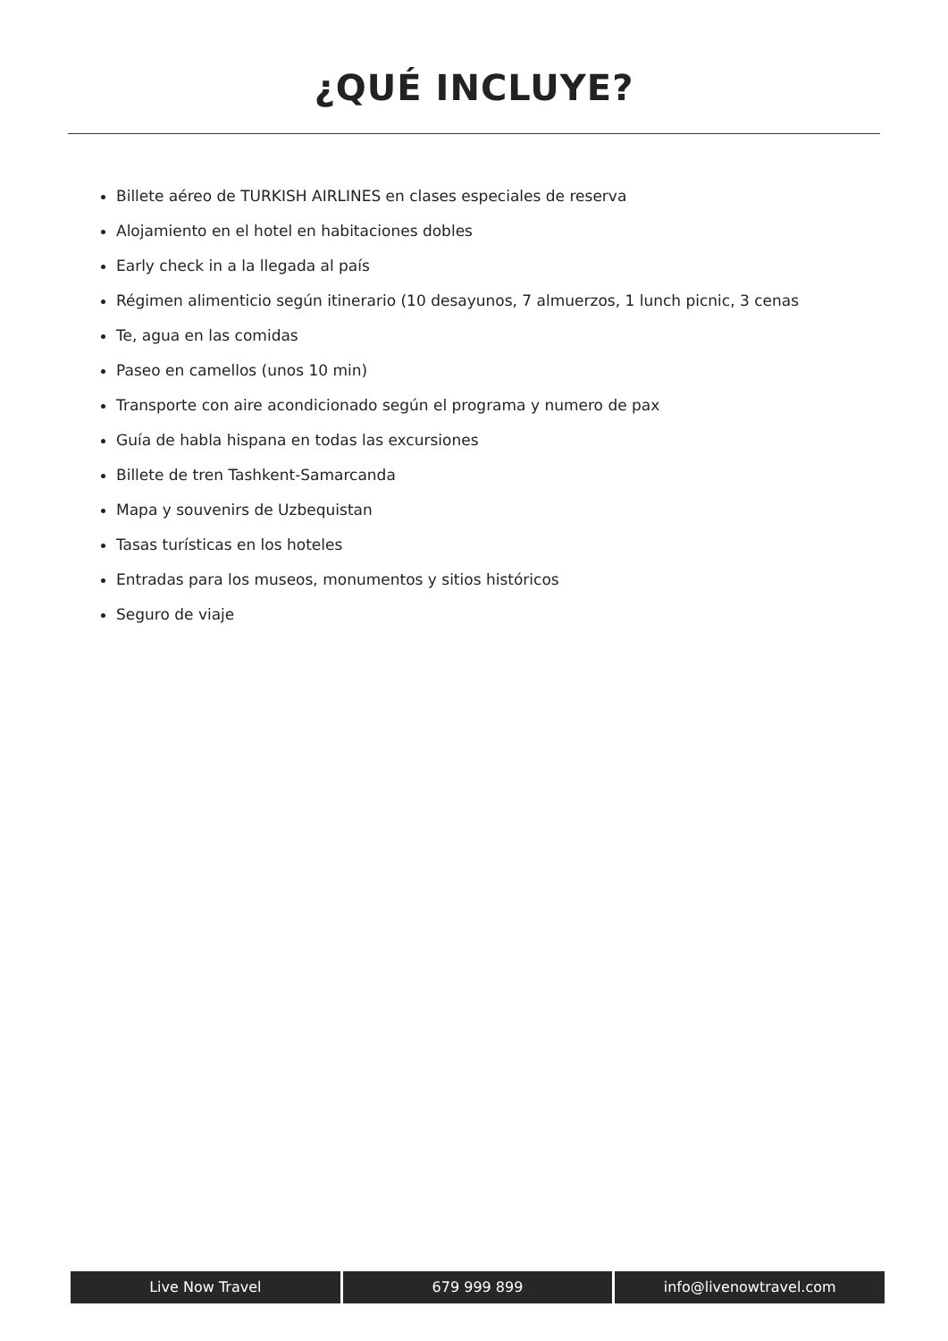¿QUÉ INCLUYE?
Billete aéreo de TURKISH AIRLINES en clases especiales de reserva
Alojamiento en el hotel en habitaciones dobles
Early check in a la llegada al país
Régimen alimenticio según itinerario (10 desayunos, 7 almuerzos, 1 lunch picnic, 3 cenas
Te, agua en las comidas
Paseo en camellos (unos 10 min)
Transporte con aire acondicionado según el programa y numero de pax
Guía de habla hispana en todas las excursiones
Billete de tren Tashkent-Samarcanda
Mapa y souvenirs de Uzbequistan
Tasas turísticas en los hoteles
Entradas para los museos, monumentos y sitios históricos
Seguro de viaje
Live Now Travel 679 999 899 info@livenowtravel.com